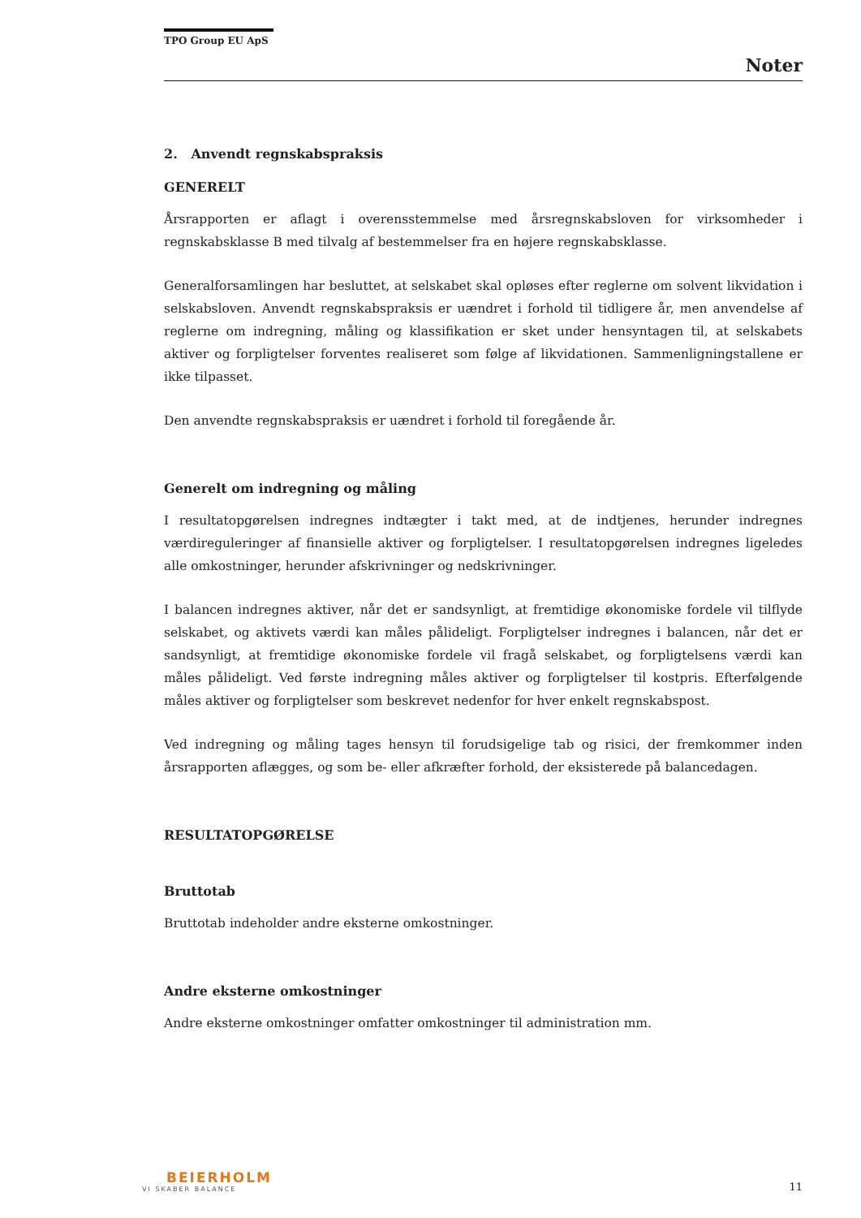TPO Group EU ApS
Noter
2. Anvendt regnskabspraksis
GENERELT
Årsrapporten er aflagt i overensstemmelse med årsregnskabsloven for virksomheder i regnskabsklasse B med tilvalg af bestemmelser fra en højere regnskabsklasse.
Generalforsamlingen har besluttet, at selskabet skal opløses efter reglerne om solvent likvidation i selskabsloven. Anvendt regnskabspraksis er uændret i forhold til tidligere år, men anvendelse af reglerne om indregning, måling og klassifikation er sket under hensyntagen til, at selskabets aktiver og forpligtelser forventes realiseret som følge af likvidationen. Sammenligningstallene er ikke tilpasset.
Den anvendte regnskabspraksis er uændret i forhold til foregående år.
Generelt om indregning og måling
I resultatopgørelsen indregnes indtægter i takt med, at de indtjenes, herunder indregnes værdireguleringer af finansielle aktiver og forpligtelser. I resultatopgørelsen indregnes ligeledes alle omkostninger, herunder afskrivninger og nedskrivninger.
I balancen indregnes aktiver, når det er sandsynligt, at fremtidige økonomiske fordele vil tilflyde selskabet, og aktivets værdi kan måles pålideligt. Forpligtelser indregnes i balancen, når det er sandsynligt, at fremtidige økonomiske fordele vil fragå selskabet, og forpligtelsens værdi kan måles pålideligt. Ved første indregning måles aktiver og forpligtelser til kostpris. Efterfølgende måles aktiver og forpligtelser som beskrevet nedenfor for hver enkelt regnskabspost.
Ved indregning og måling tages hensyn til forudsigelige tab og risici, der fremkommer inden årsrapporten aflægges, og som be- eller afkræfter forhold, der eksisterede på balancedagen.
RESULTATOPGØRELSE
Bruttotab
Bruttotab indeholder andre eksterne omkostninger.
Andre eksterne omkostninger
Andre eksterne omkostninger omfatter omkostninger til administration mm.
BEIERHOLM
VI SKABER BALANCE
11